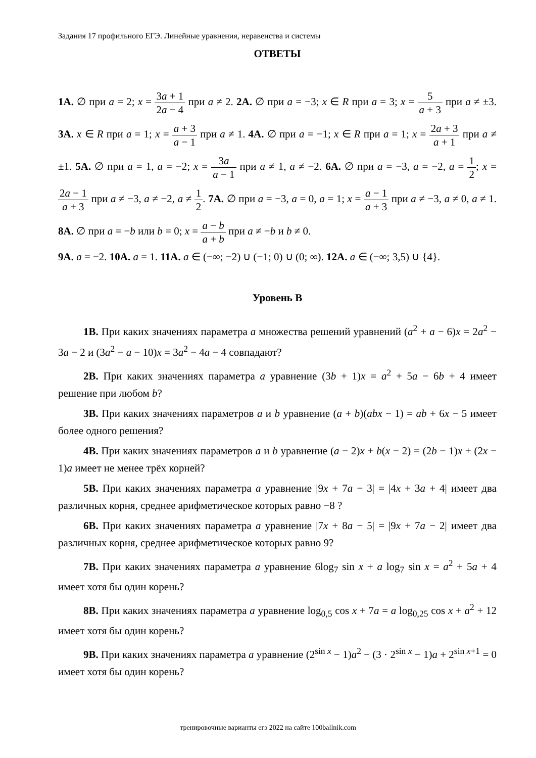Задания 17 профильного ЕГЭ. Линейные уравнения, неравенства и системы
ОТВЕТЫ
1А. ∅ при a = 2; x = 3a + 1 2a − 4 при a ≠ 2. 2А. ∅ при a = −3; x ∈ R при a = 3; x = 5 a + 3 при a ≠ ±3. 3А. x ∈ R при a = 1; x = a + 3 a − 1 при a ≠ 1. 4А. ∅ при a = −1; x ∈ R при a = 1; x = 2a + 3 a + 1 при a ≠ ±1. 5А. ∅ при a = 1, a = −2; x = 3a a − 1 при a ≠ 1, a ≠ −2. 6А. ∅ при a = −3, a = −2, a = 1 2; x = 2a − 1 a + 3 при a ≠ −3, a ≠ −2, a ≠ 1 2. 7А. ∅ при a = −3, a = 0, a = 1; x = a − 1 a + 3 при a ≠ −3, a ≠ 0, a ≠ 1. 8А. ∅ при a = −b или b = 0; x = a − b a + b при a ≠ −b и b ≠ 0.
9А. a = −2. 10А. a = 1. 11А. a ∈ (−∞; −2) ∪ (−1; 0) ∪ (0; ∞). 12А. a ∈ (−∞; 3,5) ∪ {4}.
Уровень В
1В. При каких значениях параметра a множества решений уравнений (a<sup>2</sup> + a − 6)x = 2a<sup>2</sup> − 3a − 2 и (3a<sup>2</sup> − a − 10)x = 3a<sup>2</sup> − 4a − 4 совпадают?
2В. При каких значениях параметра a уравнение (3b + 1)x = a<sup>2</sup> + 5a − 6b + 4 имеет решение при любом b?
3В. При каких значениях параметров a и b уравнение (a + b)(abx − 1) = ab + 6x − 5 имеет более одного решения?
4В. При каких значениях параметров a и b уравнение (a − 2)x + b(x − 2) = (2b − 1)x + (2x − 1)a имеет не менее трёх корней?
5В. При каких значениях параметра a уравнение |9x + 7a − 3| = |4x + 3a + 4| имеет два различных корня, среднее арифметическое которых равно −8 ?
6В. При каких значениях параметра a уравнение |7x + 8a − 5| = |9x + 7a − 2| имеет два различных корня, среднее арифметическое которых равно 9?
7В. При каких значениях параметра a уравнение 6log<sub>7</sub> sin x + a log<sub>7</sub> sin x = a<sup>2</sup> + 5a + 4 имеет хотя бы один корень?
8В. При каких значениях параметра a уравнение log<sub>0,5</sub> cos x + 7a = a log<sub>0,25</sub> cos x + a<sup>2</sup> + 12 имеет хотя бы один корень?
9В. При каких значениях параметра a уравнение (2<sup>sin x</sup> − 1)a<sup>2</sup> − (3 · 2<sup>sin x</sup> − 1)a + 2<sup>sin x+1</sup> = 0 имеет хотя бы один корень?
тренировочные варианты егэ 2022 на сайте 100ballnik.com